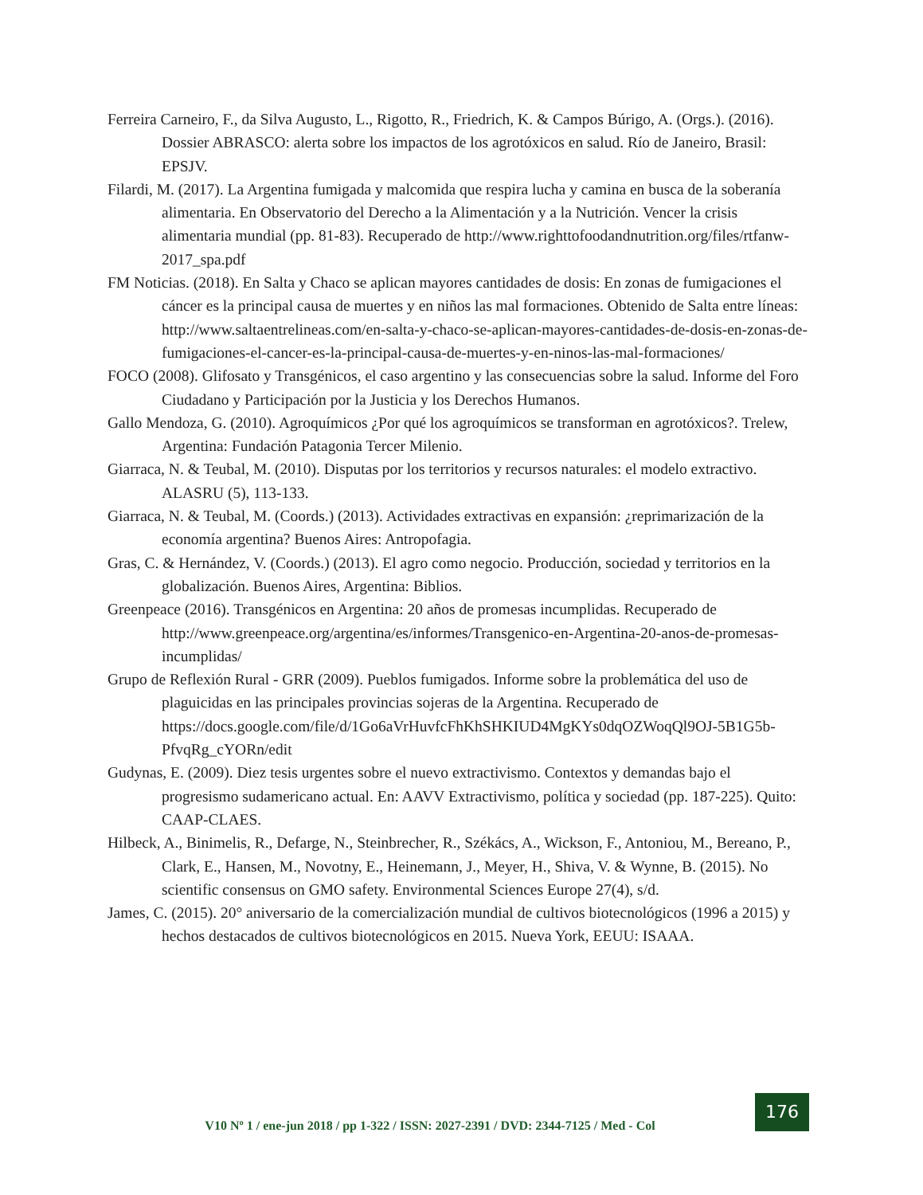Ferreira Carneiro, F., da Silva Augusto, L., Rigotto, R., Friedrich, K. & Campos Búrigo, A. (Orgs.). (2016). Dossier ABRASCO: alerta sobre los impactos de los agrotóxicos en salud. Río de Janeiro, Brasil: EPSJV.
Filardi, M. (2017). La Argentina fumigada y malcomida que respira lucha y camina en busca de la soberanía alimentaria. En Observatorio del Derecho a la Alimentación y a la Nutrición. Vencer la crisis alimentaria mundial (pp. 81-83). Recuperado de http://www.righttofoodandnutrition.org/files/rtfanw-2017_spa.pdf
FM Noticias. (2018). En Salta y Chaco se aplican mayores cantidades de dosis: En zonas de fumigaciones el cáncer es la principal causa de muertes y en niños las mal formaciones. Obtenido de Salta entre líneas: http://www.saltaentrelineas.com/en-salta-y-chaco-se-aplican-mayores-cantidades-de-dosis-en-zonas-de-fumigaciones-el-cancer-es-la-principal-causa-de-muertes-y-en-ninos-las-mal-formaciones/
FOCO (2008). Glifosato y Transgénicos, el caso argentino y las consecuencias sobre la salud. Informe del Foro Ciudadano y Participación por la Justicia y los Derechos Humanos.
Gallo Mendoza, G. (2010). Agroquímicos ¿Por qué los agroquímicos se transforman en agrotóxicos?. Trelew, Argentina: Fundación Patagonia Tercer Milenio.
Giarraca, N. & Teubal, M. (2010). Disputas por los territorios y recursos naturales: el modelo extractivo. ALASRU (5), 113-133.
Giarraca, N. & Teubal, M. (Coords.) (2013). Actividades extractivas en expansión: ¿reprimarización de la economía argentina? Buenos Aires: Antropofagia.
Gras, C. & Hernández, V. (Coords.) (2013). El agro como negocio. Producción, sociedad y territorios en la globalización. Buenos Aires, Argentina: Biblios.
Greenpeace (2016). Transgénicos en Argentina: 20 años de promesas incumplidas. Recuperado de http://www.greenpeace.org/argentina/es/informes/Transgenico-en-Argentina-20-anos-de-promesas-incumplidas/
Grupo de Reflexión Rural - GRR (2009). Pueblos fumigados. Informe sobre la problemática del uso de plaguicidas en las principales provincias sojeras de la Argentina. Recuperado de https://docs.google.com/file/d/1Go6aVrHuvfcFhKhSHKIUD4MgKYs0dqOZWoqQl9OJ-5B1G5b-PfvqRg_cYORn/edit
Gudynas, E. (2009). Diez tesis urgentes sobre el nuevo extractivismo. Contextos y demandas bajo el progresismo sudamericano actual. En: AAVV Extractivismo, política y sociedad (pp. 187-225). Quito: CAAP-CLAES.
Hilbeck, A., Binimelis, R., Defarge, N., Steinbrecher, R., Székács, A., Wickson, F., Antoniou, M., Bereano, P., Clark, E., Hansen, M., Novotny, E., Heinemann, J., Meyer, H., Shiva, V. & Wynne, B. (2015). No scientific consensus on GMO safety. Environmental Sciences Europe 27(4), s/d.
James, C. (2015). 20° aniversario de la comercialización mundial de cultivos biotecnológicos (1996 a 2015) y hechos destacados de cultivos biotecnológicos en 2015. Nueva York, EEUU: ISAAA.
V10 Nº 1 / ene-jun 2018 / pp 1-322 / ISSN: 2027-2391 / DVD: 2344-7125 / Med - Col
176